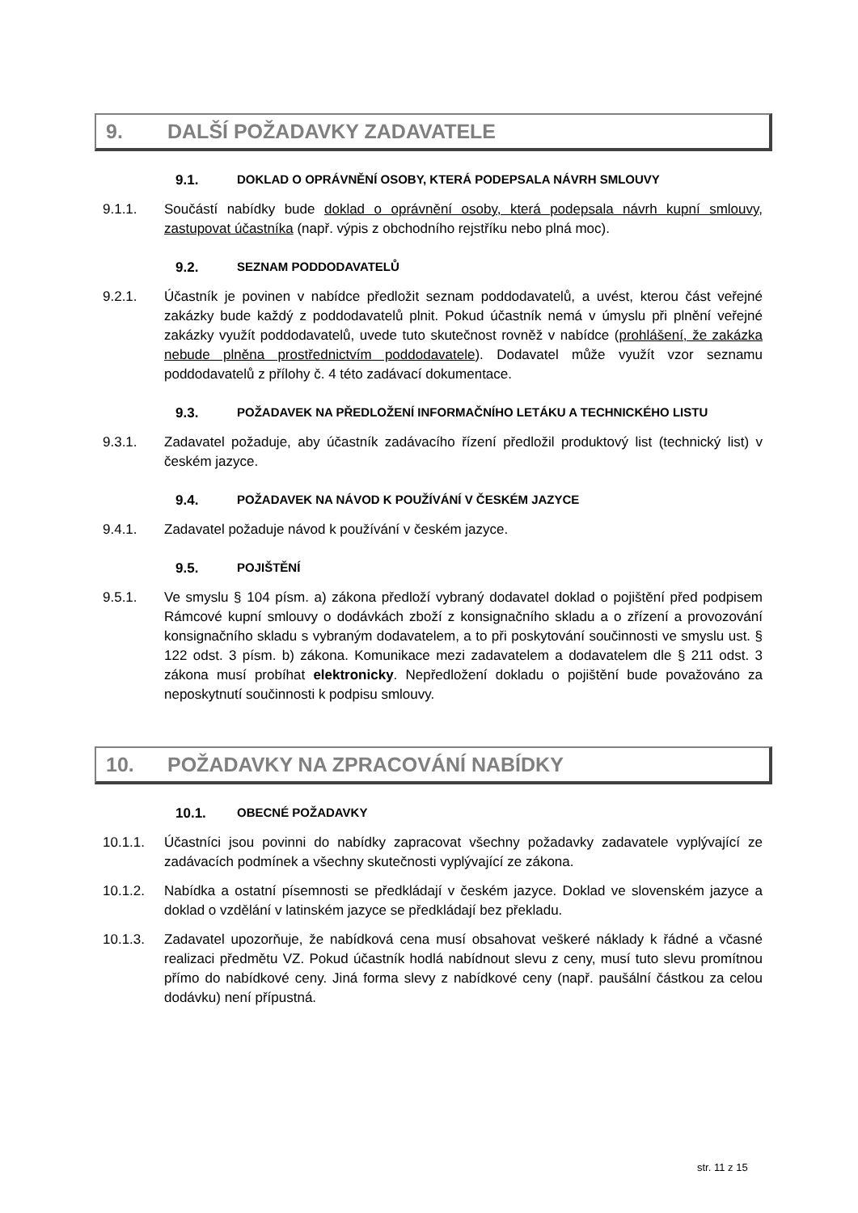9. DALŠÍ POŽADAVKY ZADAVATELE
9.1. DOKLAD O OPRÁVNĚNÍ OSOBY, KTERÁ PODEPSALA NÁVRH SMLOUVY
9.1.1. Součástí nabídky bude doklad o oprávnění osoby, která podepsala návrh kupní smlouvy, zastupovat účastníka (např. výpis z obchodního rejstříku nebo plná moc).
9.2. SEZNAM PODDODAVATELŮ
9.2.1. Účastník je povinen v nabídce předložit seznam poddodavatelů, a uvést, kterou část veřejné zakázky bude každý z poddodavatelů plnit. Pokud účastník nemá v úmyslu při plnění veřejné zakázky využít poddodavatelů, uvede tuto skutečnost rovněž v nabídce (prohlášení, že zakázka nebude plněna prostřednictvím poddodavatele). Dodavatel může využít vzor seznamu poddodavatelů z přílohy č. 4 této zadávací dokumentace.
9.3. POŽADAVEK NA PŘEDLOŽENÍ INFORMAČNÍHO LETÁKU A TECHNICKÉHO LISTU
9.3.1. Zadavatel požaduje, aby účastník zadávacího řízení předložil produktový list (technický list) v českém jazyce.
9.4. POŽADAVEK NA NÁVOD K POUŽÍVÁNÍ V ČESKÉM JAZYCE
9.4.1. Zadavatel požaduje návod k používání v českém jazyce.
9.5. POJIŠTĚNÍ
9.5.1. Ve smyslu § 104 písm. a) zákona předloží vybraný dodavatel doklad o pojištění před podpisem Rámcové kupní smlouvy o dodávkách zboží z konsignačního skladu a o zřízení a provozování konsignačního skladu s vybraným dodavatelem, a to při poskytování součinnosti ve smyslu ust. § 122 odst. 3 písm. b) zákona. Komunikace mezi zadavatelem a dodavatelem dle § 211 odst. 3 zákona musí probíhat elektronicky. Nepředložení dokladu o pojištění bude považováno za neposkytnutí součinnosti k podpisu smlouvy.
10. POŽADAVKY NA ZPRACOVÁNÍ NABÍDKY
10.1. OBECNÉ POŽADAVKY
10.1.1. Účastníci jsou povinni do nabídky zapracovat všechny požadavky zadavatele vyplývající ze zadávacích podmínek a všechny skutečnosti vyplývající ze zákona.
10.1.2. Nabídka a ostatní písemnosti se předkládají v českém jazyce. Doklad ve slovenském jazyce a doklad o vzdělání v latinském jazyce se předkládají bez překladu.
10.1.3. Zadavatel upozorňuje, že nabídková cena musí obsahovat veškeré náklady k řádné a včasné realizaci předmětu VZ. Pokud účastník hodlá nabídnout slevu z ceny, musí tuto slevu promítnou přímo do nabídkové ceny. Jiná forma slevy z nabídkové ceny (např. paušální částkou za celou dodávku) není přípustná.
str. 11 z 15